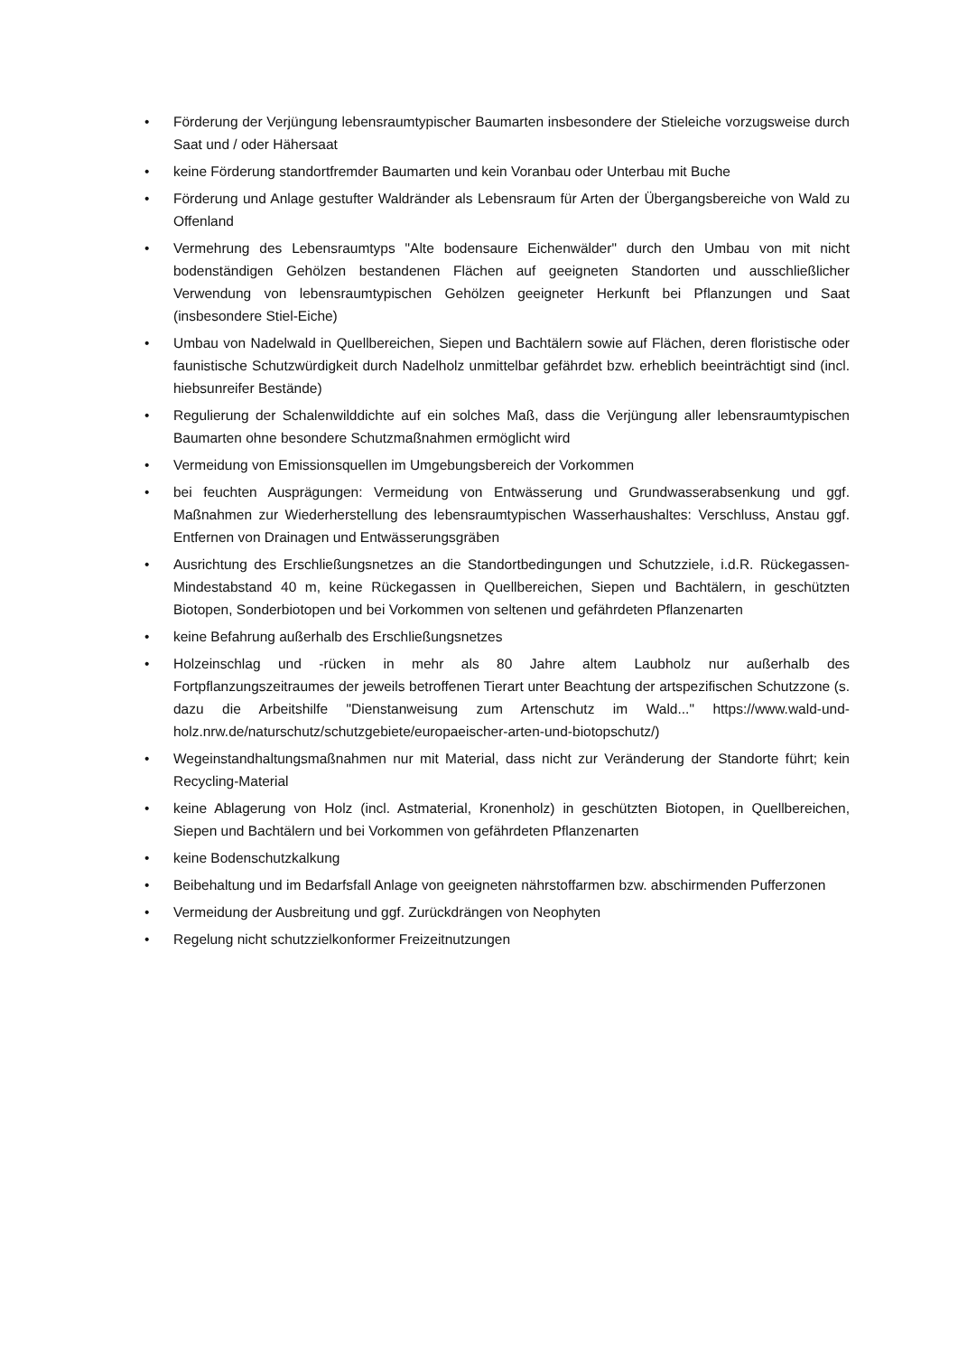• Förderung der Verjüngung lebensraumtypischer Baumarten insbesondere der Stieleiche vorzugsweise durch Saat und / oder Hähersaat
• keine Förderung standortfremder Baumarten und kein Voranbau oder Unterbau mit Buche
• Förderung und Anlage gestufter Waldränder als Lebensraum für Arten der Übergangsbereiche von Wald zu Offenland
• Vermehrung des Lebensraumtyps "Alte bodensaure Eichenwälder" durch den Umbau von mit nicht bodenständigen Gehölzen bestandenen Flächen auf geeigneten Standorten und ausschließlicher Verwendung von lebensraumtypischen Gehölzen geeigneter Herkunft bei Pflanzungen und Saat (insbesondere Stiel-Eiche)
• Umbau von Nadelwald in Quellbereichen, Siepen und Bachtälern sowie auf Flächen, deren floristische oder faunistische Schutzwürdigkeit durch Nadelholz unmittelbar gefährdet bzw. erheblich beeinträchtigt sind (incl. hiebsunreifer Bestände)
• Regulierung der Schalenwilddichte auf ein solches Maß, dass die Verjüngung aller lebensraumtypischen Baumarten ohne besondere Schutzmaßnahmen ermöglicht wird
• Vermeidung von Emissionsquellen im Umgebungsbereich der Vorkommen
• bei feuchten Ausprägungen: Vermeidung von Entwässerung und Grundwasserabsenkung und ggf. Maßnahmen zur Wiederherstellung des lebensraumtypischen Wasserhaushaltes: Verschluss, Anstau ggf. Entfernen von Drainagen und Entwässerungsgräben
• Ausrichtung des Erschließungsnetzes an die Standortbedingungen und Schutzziele, i.d.R. Rückegassen-Mindestabstand 40 m, keine Rückegassen in Quellbereichen, Siepen und Bachtälern, in geschützten Biotopen, Sonderbiotopen und bei Vorkommen von seltenen und gefährdeten Pflanzenarten
• keine Befahrung außerhalb des Erschließungsnetzes
• Holzeinschlag und -rücken in mehr als 80 Jahre altem Laubholz nur außerhalb des Fortpflanzungszeitraumes der jeweils betroffenen Tierart unter Beachtung der artspezifischen Schutzzone (s. dazu die Arbeitshilfe "Dienstanweisung zum Artenschutz im Wald..." https://www.wald-und-holz.nrw.de/naturschutz/schutzgebiete/europaeischer-arten-und-biotopschutz/)
• Wegeinstandhaltungsmaßnahmen nur mit Material, dass nicht zur Veränderung der Standorte führt; kein Recycling-Material
• keine Ablagerung von Holz (incl. Astmaterial, Kronenholz) in geschützten Biotopen, in Quellbereichen, Siepen und Bachtälern und bei Vorkommen von gefährdeten Pflanzenarten
• keine Bodenschutzkalkung
• Beibehaltung und im Bedarfsfall Anlage von geeigneten nährstoffarmen bzw. abschirmenden Pufferzonen
• Vermeidung der Ausbreitung und ggf. Zurückdrängen von Neophyten
• Regelung nicht schutzzielkonformer Freizeitnutzungen